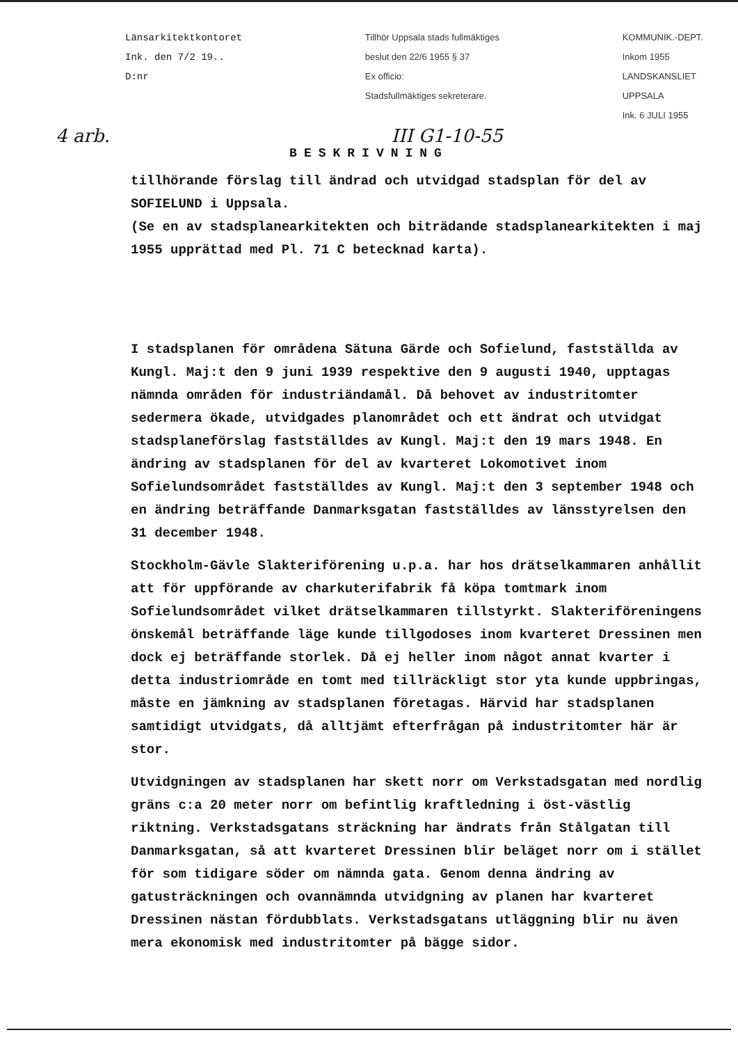Länsarkitektkontoret
Ink. den 7/2 19..
D:nr
Tillhör Uppsala stads fullmäktiges
beslut den 22/6 1955 § 37
Ex officio:
Stadsfullmäktiges sekreterare.
KOMMUNIK.-DEPT.
Inkom 1955
LANDSKANSLIET
UPPSALA
Ink. 6 JULI 1955
4 arb. III G1-10-55
BESKRIVNING
tillhörande förslag till ändrad och utvidgad stadsplan för del av SOFIELUND i Uppsala.
(Se en av stadsplanearkitekten och biträdande stadsplanearkitekten i maj 1955 upprättad med Pl. 71 C betecknad karta).
I stadsplanen för områdena Sätuna Gärde och Sofielund, fastställda av Kungl. Maj:t den 9 juni 1939 respektive den 9 augusti 1940, upptagas nämnda områden för industriändamål. Då behovet av industritomter sedermera ökade, utvidgades planområdet och ett ändrat och utvidgat stadsplaneförslag fastställdes av Kungl. Maj:t den 19 mars 1948. En ändring av stadsplanen för del av kvarteret Lokomotivet inom Sofielundsområdet fastställdes av Kungl. Maj:t den 3 september 1948 och en ändring beträffande Danmarksgatan fastställdes av länsstyrelsen den 31 december 1948.
Stockholm-Gävle Slakteriförening u.p.a. har hos drätselkammaren anhållit att för uppförande av charkuterifabrik få köpa tomtmark inom Sofielundsområdet vilket drätselkammaren tillstyrkt. Slakteriföreningens önskemål beträffande läge kunde tillgodoses inom kvarteret Dressinen men dock ej beträffande storlek. Då ej heller inom något annat kvarter i detta industriområde en tomt med tillräckligt stor yta kunde uppbringas, måste en jämkning av stadsplanen företagas. Härvid har stadsplanen samtidigt utvidgats, då alltjämt efterfrågan på industritomter här är stor.
Utvidgningen av stadsplanen har skett norr om Verkstadsgatan med nordlig gräns c:a 20 meter norr om befintlig kraftledning i öst-västlig riktning. Verkstadsgatans sträckning har ändrats från Stålgatan till Danmarksgatan, så att kvarteret Dressinen blir beläget norr om i stället för som tidigare söder om nämnda gata. Genom denna ändring av gatusträckningen och ovannämnda utvidgning av planen har kvarteret Dressinen nästan fördubblats. Verkstadsgatans utläggning blir nu även mera ekonomisk med industritomter på bägge sidor.